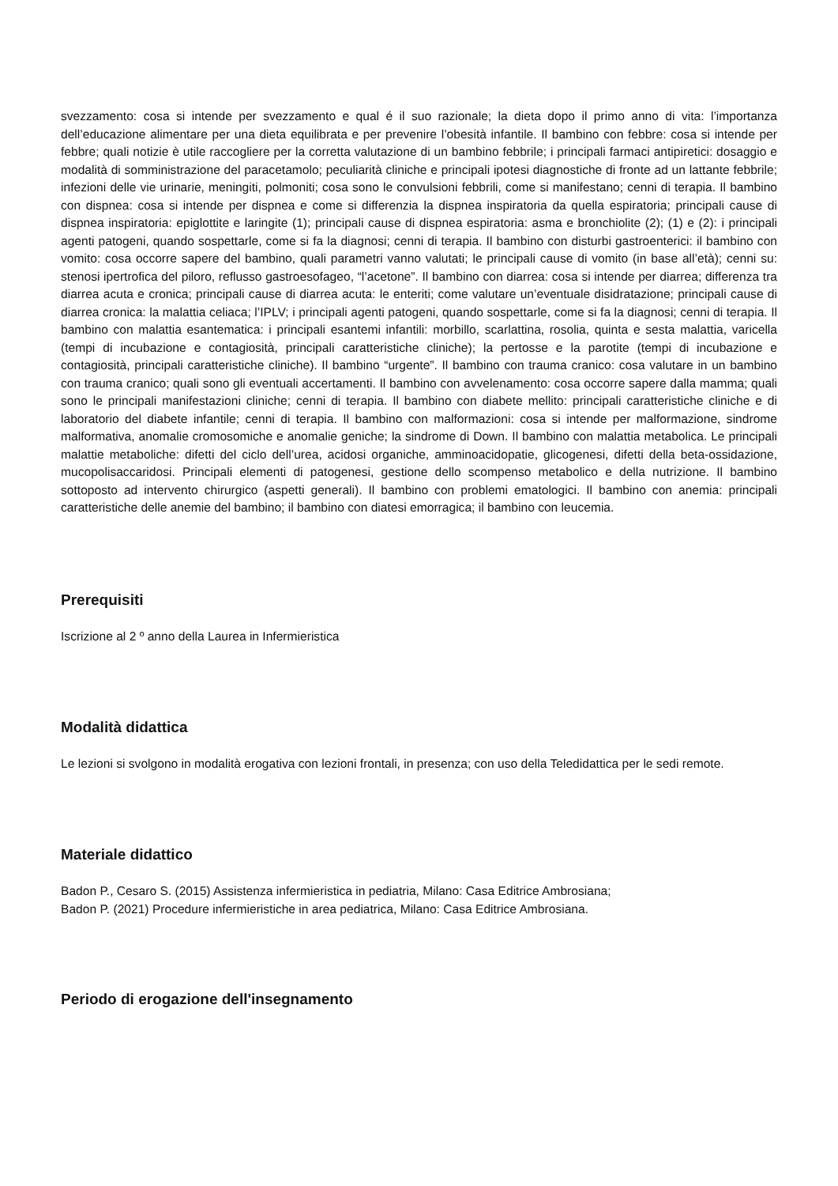svezzamento: cosa si intende per svezzamento e qual é il suo razionale; la dieta dopo il primo anno di vita: l’importanza dell’educazione alimentare per una dieta equilibrata e per prevenire l’obesità infantile. Il bambino con febbre: cosa si intende per febbre; quali notizie è utile raccogliere per la corretta valutazione di un bambino febbrile; i principali farmaci antipiretici: dosaggio e modalità di somministrazione del paracetamolo; peculiarità cliniche e principali ipotesi diagnostiche di fronte ad un lattante febbrile; infezioni delle vie urinarie, meningiti, polmoniti; cosa sono le convulsioni febbrili, come si manifestano; cenni di terapia. Il bambino con dispnea: cosa si intende per dispnea e come si differenzia la dispnea inspiratoria da quella espiratoria; principali cause di dispnea inspiratoria: epiglottite e laringite (1); principali cause di dispnea espiratoria: asma e bronchiolite (2); (1) e (2): i principali agenti patogeni, quando sospettarle, come si fa la diagnosi; cenni di terapia. Il bambino con disturbi gastroenterici: il bambino con vomito: cosa occorre sapere del bambino, quali parametri vanno valutati; le principali cause di vomito (in base all’età); cenni su: stenosi ipertrofica del piloro, reflusso gastroesofageo, “l’acetone”. Il bambino con diarrea: cosa si intende per diarrea; differenza tra diarrea acuta e cronica; principali cause di diarrea acuta: le enteriti; come valutare un’eventuale disidratazione; principali cause di diarrea cronica: la malattia celiaca; l’IPLV; i principali agenti patogeni, quando sospettarle, come si fa la diagnosi; cenni di terapia. Il bambino con malattia esantematica: i principali esantemi infantili: morbillo, scarlattina, rosolia, quinta e sesta malattia, varicella (tempi di incubazione e contagiosità, principali caratteristiche cliniche); la pertosse e la parotite (tempi di incubazione e contagiosità, principali caratteristiche cliniche). Il bambino “urgente”. Il bambino con trauma cranico: cosa valutare in un bambino con trauma cranico; quali sono gli eventuali accertamenti. Il bambino con avvelenamento: cosa occorre sapere dalla mamma; quali sono le principali manifestazioni cliniche; cenni di terapia. Il bambino con diabete mellito: principali caratteristiche cliniche e di laboratorio del diabete infantile; cenni di terapia. Il bambino con malformazioni: cosa si intende per malformazione, sindrome malformativa, anomalie cromosomiche e anomalie geniche; la sindrome di Down. Il bambino con malattia metabolica. Le principali malattie metaboliche: difetti del ciclo dell’urea, acidosi organiche, amminoacidopatie, glicogenesi, difetti della beta-ossidazione, mucopolisaccaridosi. Principali elementi di patogenesi, gestione dello scompenso metabolico e della nutrizione. Il bambino sottoposto ad intervento chirurgico (aspetti generali). Il bambino con problemi ematologici. Il bambino con anemia: principali caratteristiche delle anemie del bambino; il bambino con diatesi emorragica; il bambino con leucemia.
Prerequisiti
Iscrizione al 2 º anno della Laurea in Infermieristica
Modalità didattica
Le lezioni si svolgono in modalità erogativa con lezioni frontali, in presenza; con uso della Teledidattica per le sedi remote.
Materiale didattico
Badon P., Cesaro S. (2015) Assistenza infermieristica in pediatria, Milano: Casa Editrice Ambrosiana;
Badon P. (2021) Procedure infermieristiche in area pediatrica, Milano: Casa Editrice Ambrosiana.
Periodo di erogazione dell'insegnamento